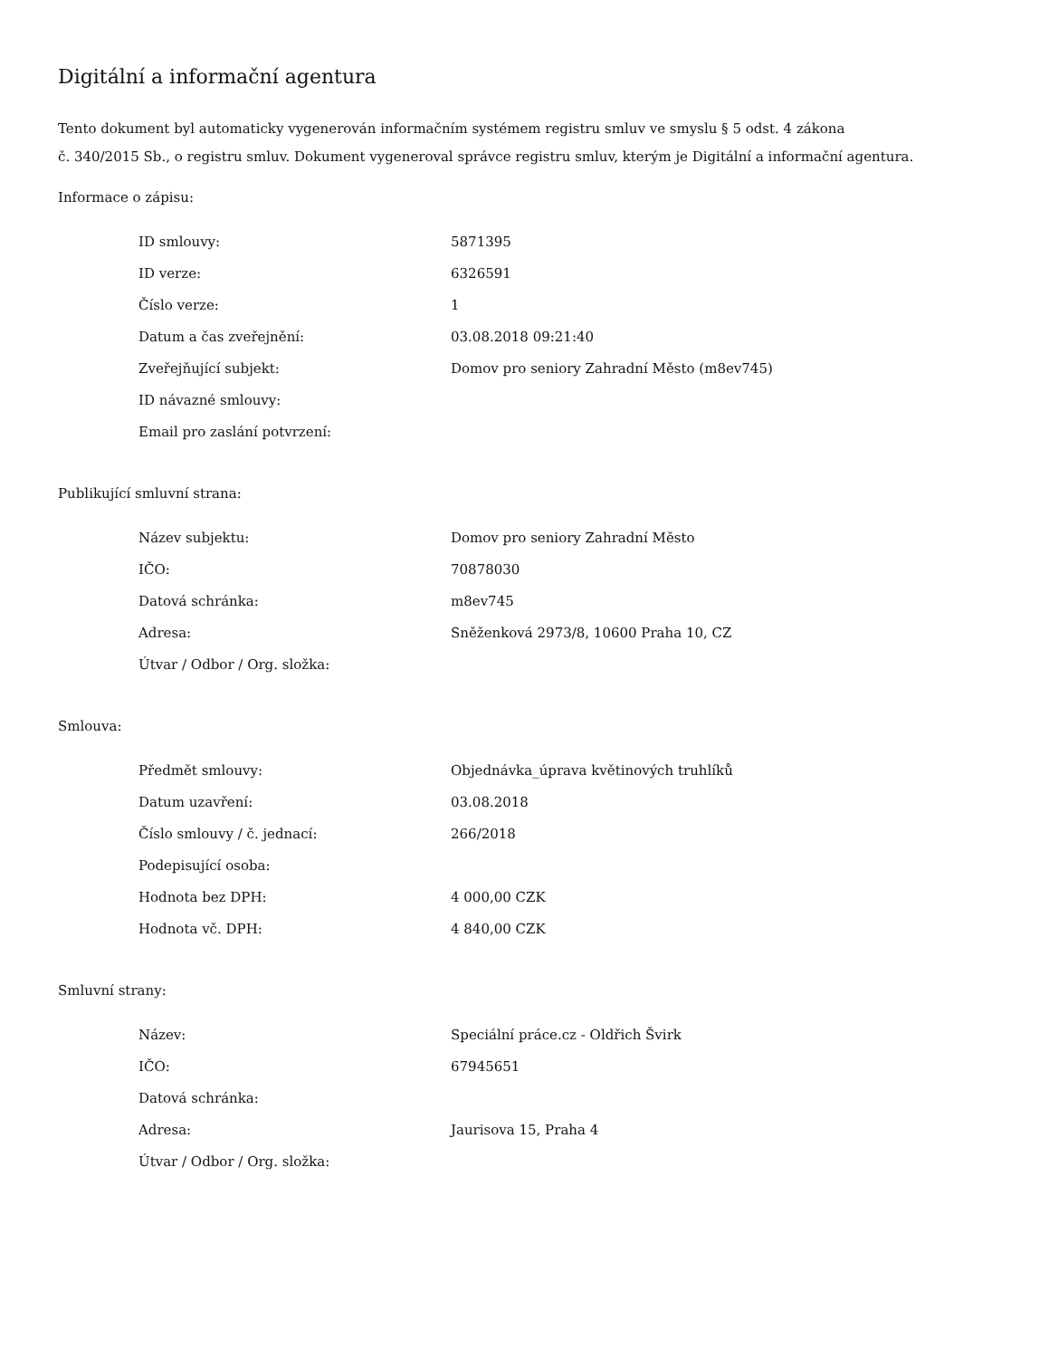Digitální a informační agentura
Tento dokument byl automaticky vygenerován informačním systémem registru smluv ve smyslu § 5 odst. 4 zákona
č. 340/2015 Sb., o registru smluv. Dokument vygeneroval správce registru smluv, kterým je Digitální a informační agentura.
Informace o zápisu:
| ID smlouvy: | 5871395 |
| ID verze: | 6326591 |
| Číslo verze: | 1 |
| Datum a čas zveřejnění: | 03.08.2018 09:21:40 |
| Zveřejňující subjekt: | Domov pro seniory Zahradní Město (m8ev745) |
| ID návazné smlouvy: | |
| Email pro zaslání potvrzení: | |
Publikující smluvní strana:
| Název subjektu: | Domov pro seniory Zahradní Město |
| IČO: | 70878030 |
| Datová schránka: | m8ev745 |
| Adresa: | Sněženková 2973/8, 10600 Praha 10, CZ |
| Útvar / Odbor / Org. složka: | |
Smlouva:
| Předmět smlouvy: | Objednávka_úprava květinových truhlíků |
| Datum uzavření: | 03.08.2018 |
| Číslo smlouvy / č. jednací: | 266/2018 |
| Podepisující osoba: | |
| Hodnota bez DPH: | 4 000,00 CZK |
| Hodnota vč. DPH: | 4 840,00 CZK |
Smluvní strany:
| Název: | Speciální práce.cz - Oldřich Švirk |
| IČO: | 67945651 |
| Datová schránka: | |
| Adresa: | Jaurisova 15, Praha 4 |
| Útvar / Odbor / Org. složka: | |